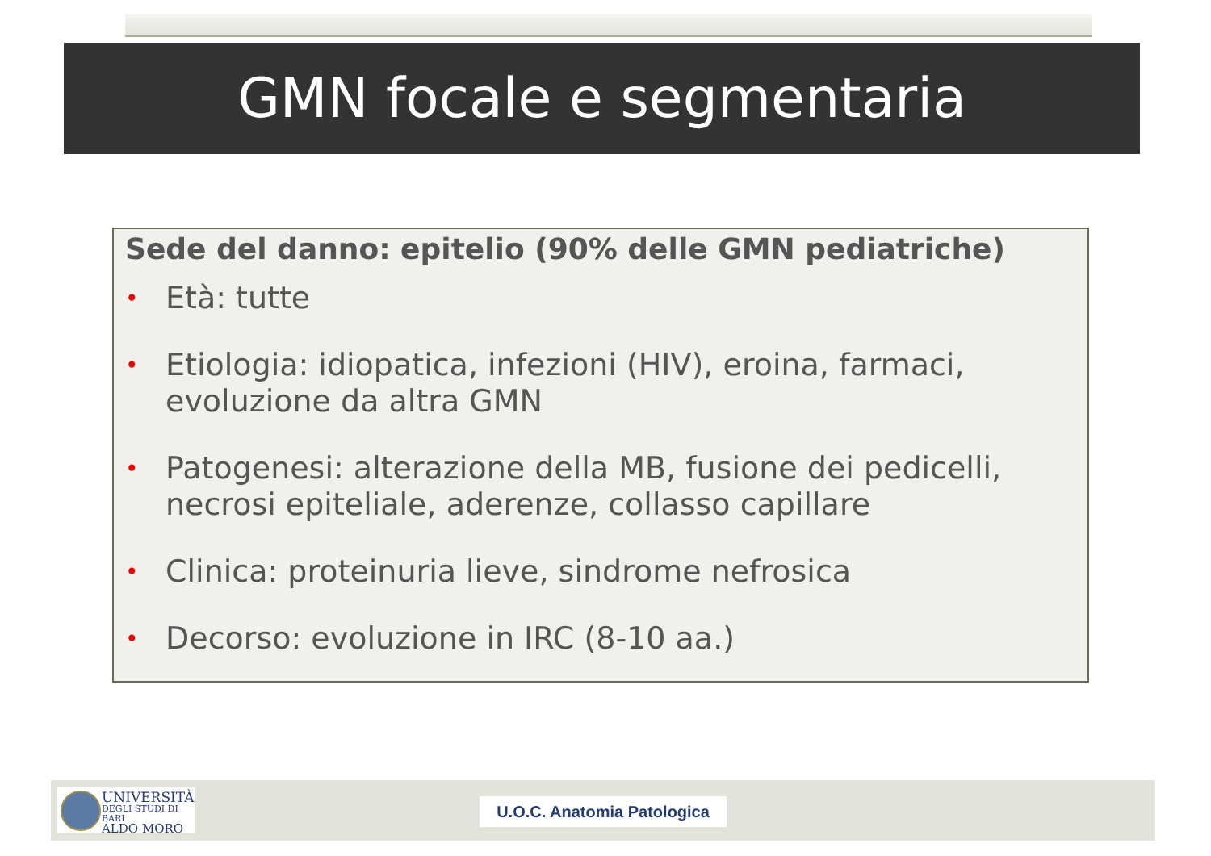GMN focale e segmentaria
Sede del danno: epitelio (90% delle GMN pediatriche)
• Età: tutte
• Etiologia: idiopatica, infezioni (HIV), eroina, farmaci, evoluzione da altra GMN
• Patogenesi: alterazione della MB, fusione dei pedicelli, necrosi epiteliale, aderenze, collasso capillare
• Clinica: proteinuria lieve, sindrome nefrosica
• Decorso: evoluzione in IRC (8-10 aa.)
UNIVERSITÀ
DEGLI STUDI DI BARI
ALDO MORO
U.O.C. Anatomia Patologica